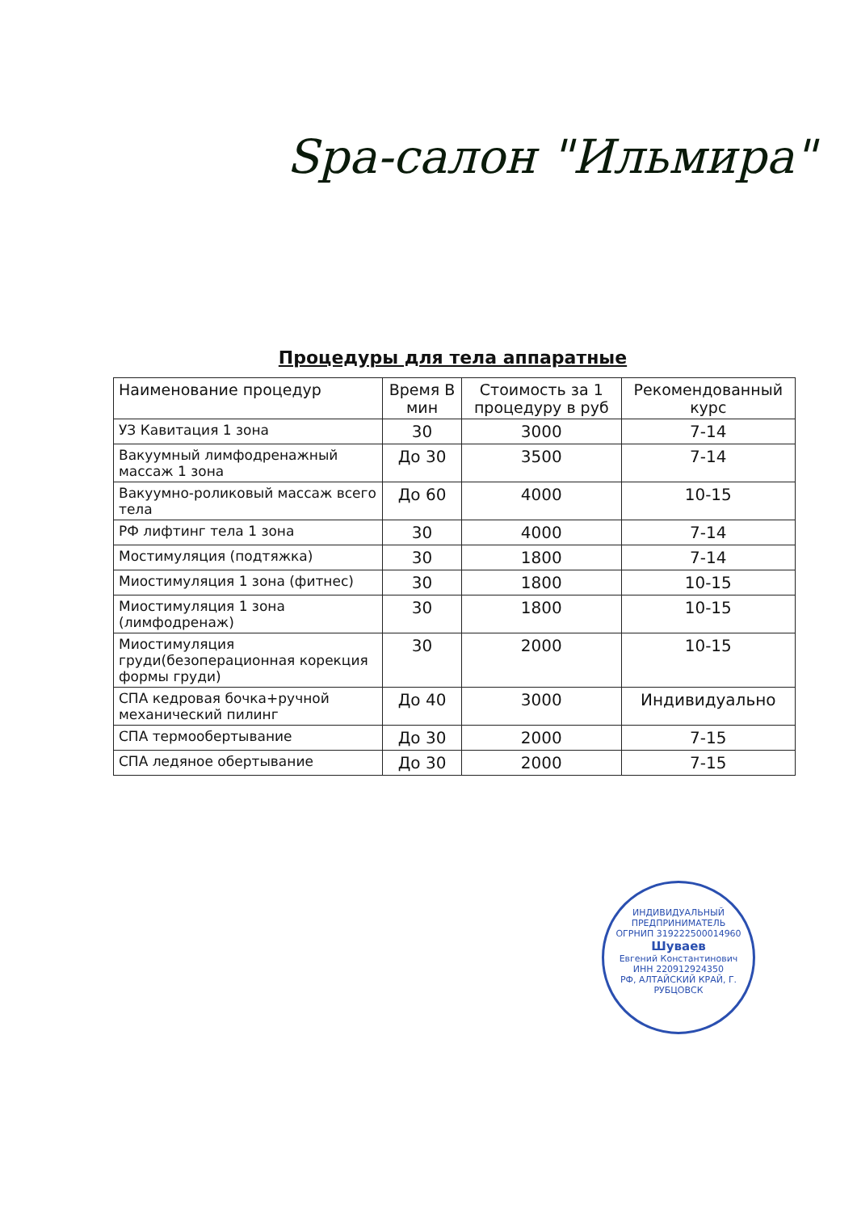Spa-салон "Ильмира"
Процедуры для тела аппаратные
| Наименование процедур | Время В мин | Стоимость за 1 процедуру в руб | Рекомендованный курс |
| --- | --- | --- | --- |
| УЗ Кавитация 1 зона | 30 | 3000 | 7-14 |
| Вакуумный лимфодренажный массаж 1 зона | До 30 | 3500 | 7-14 |
| Вакуумно-роликовый массаж всего тела | До 60 | 4000 | 10-15 |
| РФ лифтинг тела 1 зона | 30 | 4000 | 7-14 |
| Мостимуляция (подтяжка) | 30 | 1800 | 7-14 |
| Миостимуляция 1 зона (фитнес) | 30 | 1800 | 10-15 |
| Миостимуляция 1 зона (лимфодренаж) | 30 | 1800 | 10-15 |
| Миостимуляция груди(безоперационная корекция формы груди) | 30 | 2000 | 10-15 |
| СПА кедровая бочка+ручной механический пилинг | До 40 | 3000 | Индивидуально |
| СПА термообертывание | До 30 | 2000 | 7-15 |
| СПА ледяное обертывание | До 30 | 2000 | 7-15 |
ИНДИВИДУАЛЬНЫЙ ПРЕДПРИНИМАТЕЛЬ
ОГРНИП 319222500014960
Шуваев
Евгений Константинович
ИНН 220912924350
РФ, АЛТАЙСКИЙ КРАЙ, Г. РУБЦОВСК